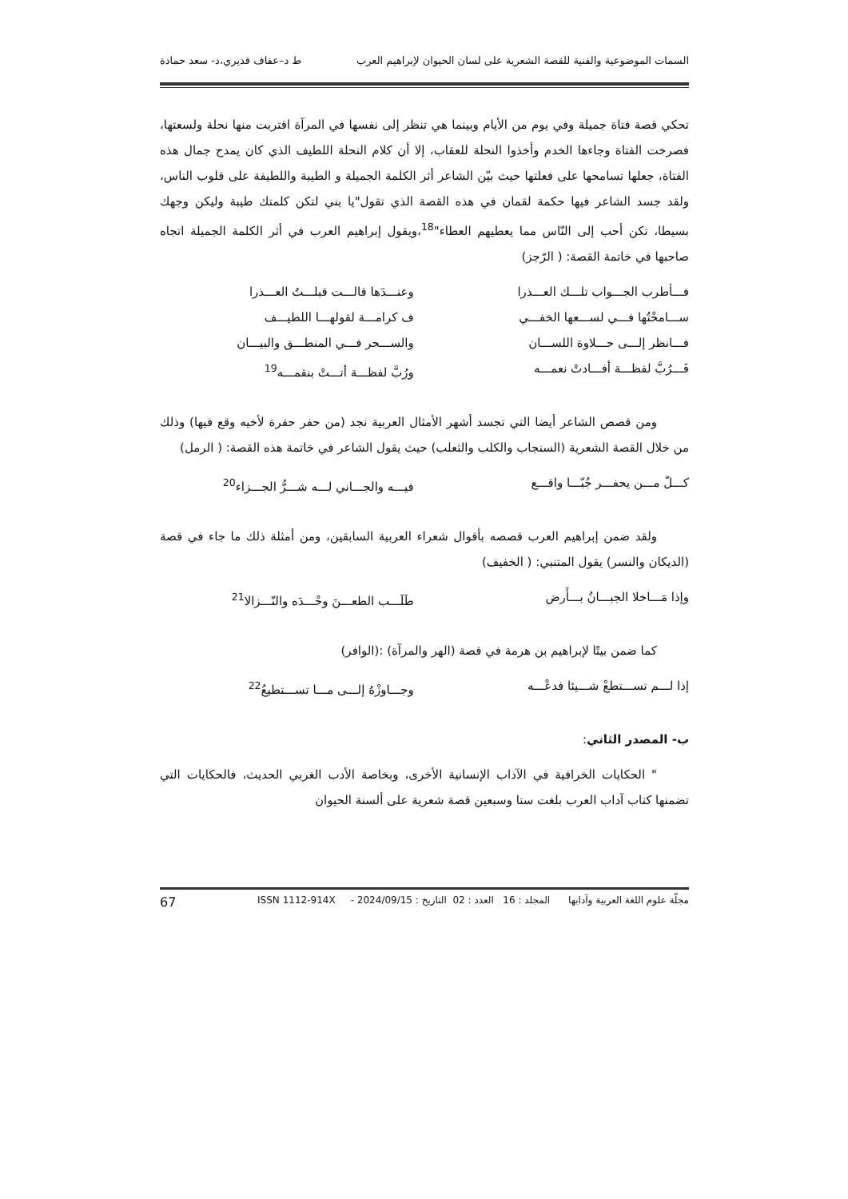السمات الموضوعية والفنية للقصة الشعرية على لسان الحيوان لإبراهيم العرب ط د–عفاف قديري،د- سعد حمادة
تحكي قصة فتاة جميلة وفي يوم من الأيام وبينما هي تنظر إلى نفسها في المرآة اقتربت منها نحلة ولسعتها، فصرخت الفتاة وجاءها الخدم وأخذوا النحلة للعقاب، إلا أن كلام النحلة اللطيف الذي كان يمدح جمال هذه الفتاة، جعلها تسامحها على فعلتها حيث بيّن الشاعر أثر الكلمة الجميلة و الطيبة واللطيفة على قلوب الناس، ولقد جسد الشاعر فيها حكمة لقمان في هذه القصة الذي تقول"يا بني لتكن كلمتك طيبة وليكن وجهك بسيطا، تكن أحب إلى النّاس مما يعطيهم العطاء"<sup>18</sup>،ويقول إبراهيم العرب في أثر الكلمة الجميلة اتجاه صاحبها في خاتمة القصة: ( الرّجز)
فـــأطرب الجـــواب تلـــك العـــذرا وعنـــدَها قالـــت قبلـــتُ العـــذرا
ســـامحْتُها فـــي لســـعها الخفـــي ف كرامـــة لقولهـــا اللطيـــف
فـــانظر إلـــى حـــلاوة اللســـان والســـحر فـــي المنطـــق والبيـــان
فَـــرُبَّ لفظـــة أفـــادتْ نعمـــه ورُبَّ لفظـــة أتـــتْ بنقمـــه<sup>19</sup>
ومن قصص الشاعر أيضا التي تجسد أشهر الأمثال العربية نجد (من حفر حفرة لأخيه وقع فيها) وذلك من خلال القصة الشعرية (السنجاب والكلب والثعلب) حيث يقول الشاعر في خاتمة هذه القصة: ( الرمل)
كـــلّ مـــن يحفـــر جُبّـــا واقـــع فيـــه والجـــاني لـــه شـــرُّ الجـــزاء<sup>20</sup>
ولقد ضمن إبراهيم العرب قصصه بأقوال شعراء العربية السابقين، ومن أمثلة ذلك ما جاء في قصة (الديكان والنسر) يقول المتنبي: ( الخفيف)
وإذا مَـــاخلا الجبـــانُ بـــأَرض طَلَـــب الطعـــنَ وحْـــدَه والنّـــزالا<sup>21</sup>
كما ضمن بيتًا لإبراهيم بن هرمة في قصة (الهر والمرآة) :(الوافر)
إذا لـــم تســـتطعْ شـــيئا فدعْـــه وجـــاوزْهُ إلـــى مـــا تســـتطيعُ<sup>22</sup>
ب- المصدر الثاني:
" الحكايات الخرافية في الآداب الإنسانية الأخرى، وبخاصة الأدب الغربي الحديث، فالحكايات التي تضمنها كتاب آداب العرب بلغت ستا وسبعين قصة شعرية على ألسنة الحيوان
مجلّة علوم اللغة العربية وآدابها المجلد : 16 العدد : 02 التاريخ : 2024/09/15 - ISSN 1112-914X 67